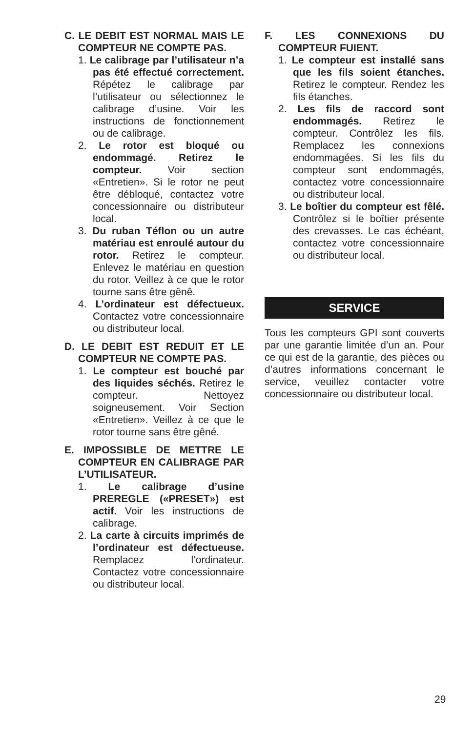C. LE DEBIT EST NORMAL MAIS LE COMPTEUR NE COMPTE PAS.
1. Le calibrage par l’utilisateur n’a pas été effectué correctement. Répétez le calibrage par l’utilisateur ou sélectionnez le calibrage d’usine. Voir les instructions de fonctionnement ou de calibrage.
2. Le rotor est bloqué ou endommagé. Retirez le compteur. Voir section «Entretien». Si le rotor ne peut être débloqué, contactez votre concessionnaire ou distributeur local.
3. Du ruban Téflon ou un autre matériau est enroulé autour du rotor. Retirez le compteur. Enlevez le matériau en question du rotor. Veillez à ce que le rotor tourne sans être gênê.
4. L’ordinateur est défectueux. Contactez votre concessionnaire ou distributeur local.
D. LE DEBIT EST REDUIT ET LE COMPTEUR NE COMPTE PAS.
1. Le compteur est bouché par des liquides séchés. Retirez le compteur. Nettoyez soigneusement. Voir Section «Entretien». Veillez à ce que le rotor tourne sans être gêné.
E. IMPOSSIBLE DE METTRE LE COMPTEUR EN CALIBRAGE PAR L’UTILISATEUR.
1. Le calibrage d’usine PREREGLE («PRESET») est actif. Voir les instructions de calibrage.
2. La carte à circuits imprimés de l’ordinateur est défectueuse. Remplacez l’ordinateur. Contactez votre concessionnaire ou distributeur local.
F. LES CONNEXIONS DU COMPTEUR FUIENT.
1. Le compteur est installé sans que les fils soient étanches. Retirez le compteur. Rendez les fils étanches.
2. Les fils de raccord sont endommagés. Retirez le compteur. Contrôlez les fils. Remplacez les connexions endommagées. Si les fils du compteur sont endommagés, contactez votre concessionnaire ou distributeur local.
3. Le boîtier du compteur est fêlé. Contrôlez si le boîtier présente des crevasses. Le cas échéant, contactez votre concessionnaire ou distributeur local.
SERVICE
Tous les compteurs GPI sont couverts par une garantie limitée d’un an. Pour ce qui est de la garantie, des pièces ou d’autres informations concernant le service, veuillez contacter votre concessionnaire ou distributeur local.
29